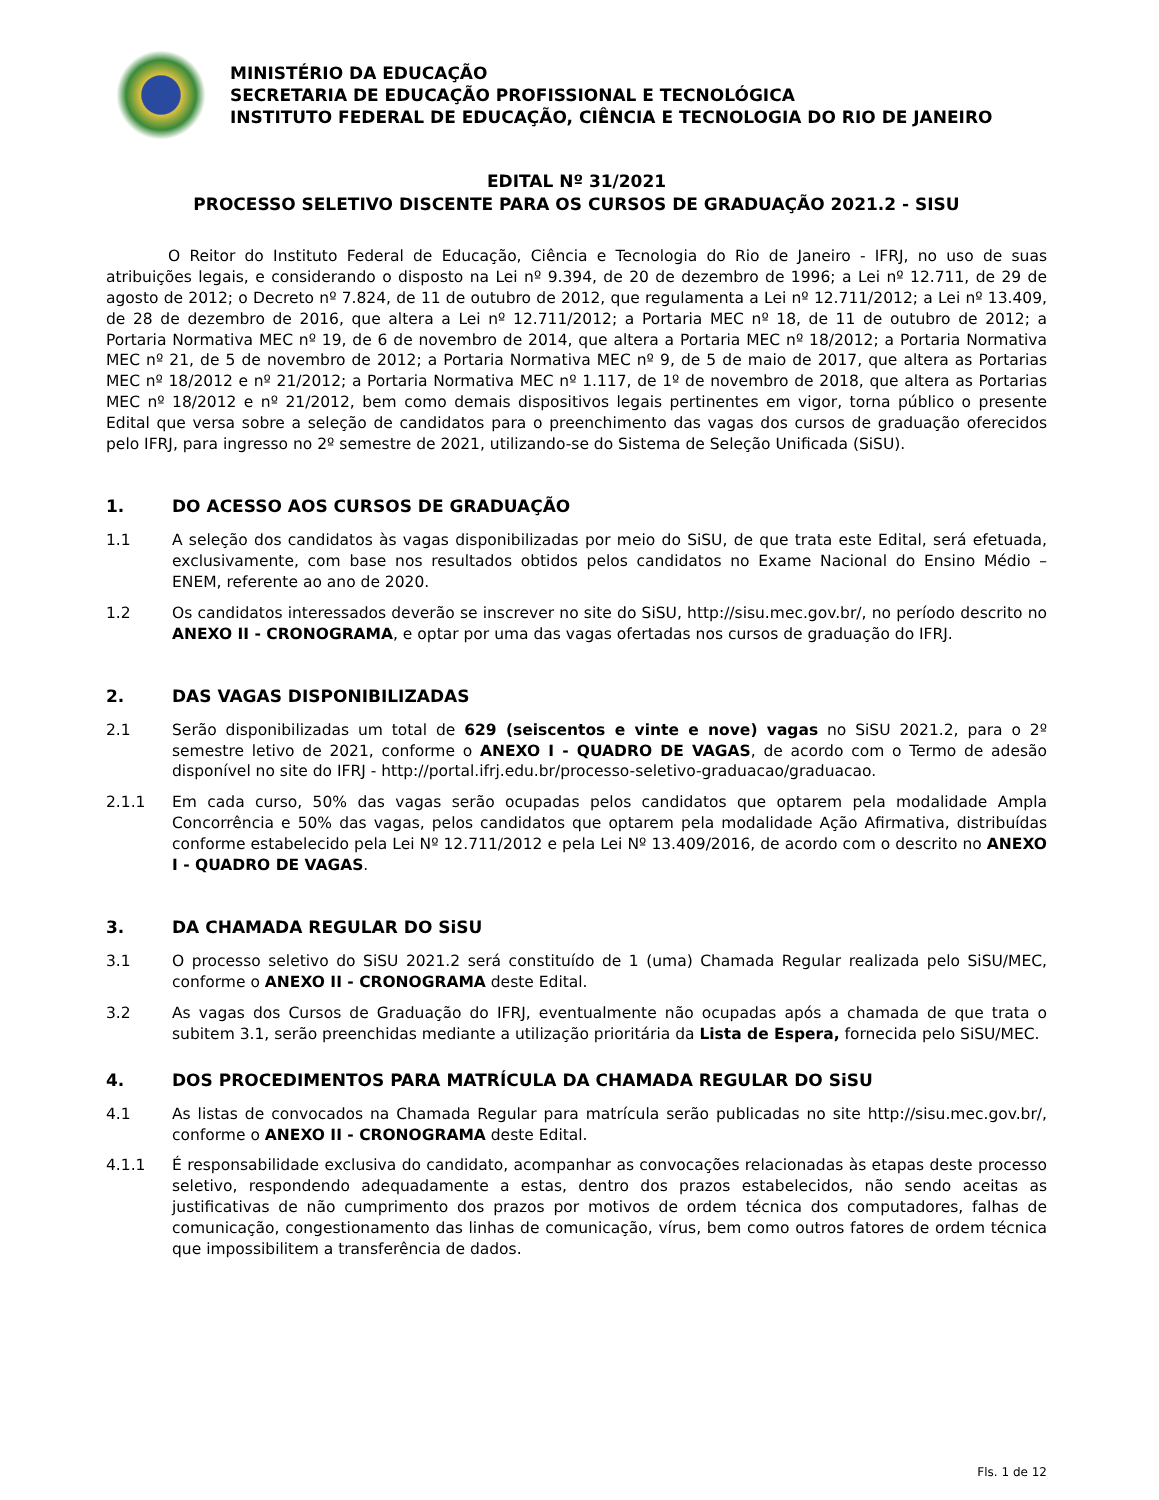MINISTÉRIO DA EDUCAÇÃO
SECRETARIA DE EDUCAÇÃO PROFISSIONAL E TECNOLÓGICA
INSTITUTO FEDERAL DE EDUCAÇÃO, CIÊNCIA E TECNOLOGIA DO RIO DE JANEIRO
EDITAL Nº 31/2021
PROCESSO SELETIVO DISCENTE PARA OS CURSOS DE GRADUAÇÃO 2021.2 - SISU
O Reitor do Instituto Federal de Educação, Ciência e Tecnologia do Rio de Janeiro - IFRJ, no uso de suas atribuições legais, e considerando o disposto na Lei nº 9.394, de 20 de dezembro de 1996; a Lei nº 12.711, de 29 de agosto de 2012; o Decreto nº 7.824, de 11 de outubro de 2012, que regulamenta a Lei nº 12.711/2012; a Lei nº 13.409, de 28 de dezembro de 2016, que altera a Lei nº 12.711/2012; a Portaria MEC nº 18, de 11 de outubro de 2012; a Portaria Normativa MEC nº 19, de 6 de novembro de 2014, que altera a Portaria MEC nº 18/2012; a Portaria Normativa MEC nº 21, de 5 de novembro de 2012; a Portaria Normativa MEC nº 9, de 5 de maio de 2017, que altera as Portarias MEC nº 18/2012 e nº 21/2012; a Portaria Normativa MEC nº 1.117, de 1º de novembro de 2018, que altera as Portarias MEC nº 18/2012 e nº 21/2012, bem como demais dispositivos legais pertinentes em vigor, torna público o presente Edital que versa sobre a seleção de candidatos para o preenchimento das vagas dos cursos de graduação oferecidos pelo IFRJ, para ingresso no 2º semestre de 2021, utilizando-se do Sistema de Seleção Unificada (SiSU).
1. DO ACESSO AOS CURSOS DE GRADUAÇÃO
1.1 A seleção dos candidatos às vagas disponibilizadas por meio do SiSU, de que trata este Edital, será efetuada, exclusivamente, com base nos resultados obtidos pelos candidatos no Exame Nacional do Ensino Médio – ENEM, referente ao ano de 2020.
1.2 Os candidatos interessados deverão se inscrever no site do SiSU, http://sisu.mec.gov.br/, no período descrito no ANEXO II - CRONOGRAMA, e optar por uma das vagas ofertadas nos cursos de graduação do IFRJ.
2. DAS VAGAS DISPONIBILIZADAS
2.1 Serão disponibilizadas um total de 629 (seiscentos e vinte e nove) vagas no SiSU 2021.2, para o 2º semestre letivo de 2021, conforme o ANEXO I - QUADRO DE VAGAS, de acordo com o Termo de adesão disponível no site do IFRJ - http://portal.ifrj.edu.br/processo-seletivo-graduacao/graduacao.
2.1.1 Em cada curso, 50% das vagas serão ocupadas pelos candidatos que optarem pela modalidade Ampla Concorrência e 50% das vagas, pelos candidatos que optarem pela modalidade Ação Afirmativa, distribuídas conforme estabelecido pela Lei Nº 12.711/2012 e pela Lei Nº 13.409/2016, de acordo com o descrito no ANEXO I - QUADRO DE VAGAS.
3. DA CHAMADA REGULAR DO SiSU
3.1 O processo seletivo do SiSU 2021.2 será constituído de 1 (uma) Chamada Regular realizada pelo SiSU/MEC, conforme o ANEXO II - CRONOGRAMA deste Edital.
3.2 As vagas dos Cursos de Graduação do IFRJ, eventualmente não ocupadas após a chamada de que trata o subitem 3.1, serão preenchidas mediante a utilização prioritária da Lista de Espera, fornecida pelo SiSU/MEC.
4. DOS PROCEDIMENTOS PARA MATRÍCULA DA CHAMADA REGULAR DO SiSU
4.1 As listas de convocados na Chamada Regular para matrícula serão publicadas no site http://sisu.mec.gov.br/, conforme o ANEXO II - CRONOGRAMA deste Edital.
4.1.1 É responsabilidade exclusiva do candidato, acompanhar as convocações relacionadas às etapas deste processo seletivo, respondendo adequadamente a estas, dentro dos prazos estabelecidos, não sendo aceitas as justificativas de não cumprimento dos prazos por motivos de ordem técnica dos computadores, falhas de comunicação, congestionamento das linhas de comunicação, vírus, bem como outros fatores de ordem técnica que impossibilitem a transferência de dados.
Fls. 1 de 12